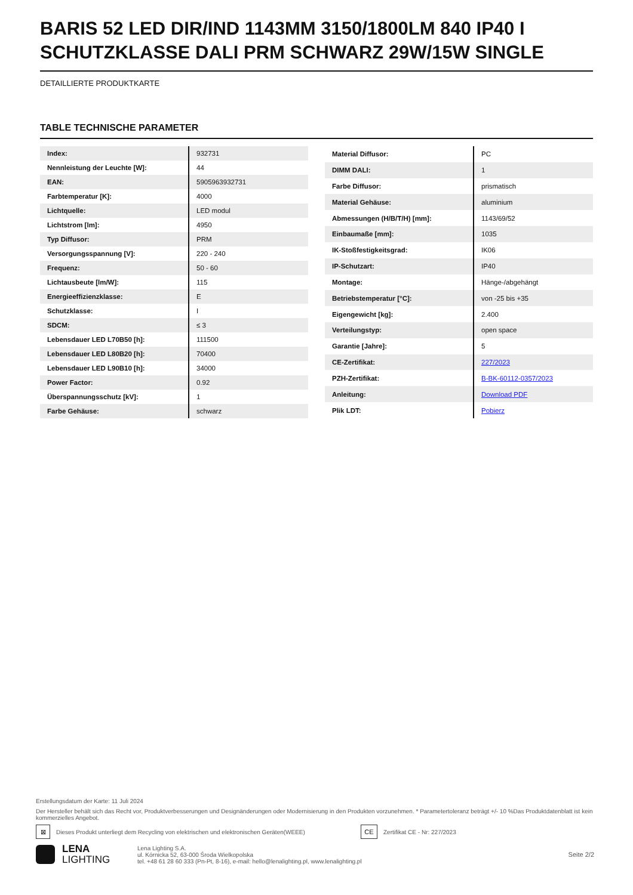BARIS 52 LED DIR/IND 1143MM 3150/1800LM 840 IP40 I SCHUTZKLASSE DALI PRM SCHWARZ 29W/15W SINGLE
DETAILLIERTE PRODUKTKARTE
TABLE TECHNISCHE PARAMETER
| Index: | 932731 |
| Nennleistung der Leuchte [W]: | 44 |
| EAN: | 5905963932731 |
| Farbtemperatur [K]: | 4000 |
| Lichtquelle: | LED modul |
| Lichtstrom [lm]: | 4950 |
| Typ Diffusor: | PRM |
| Versorgungsspannung [V]: | 220 - 240 |
| Frequenz: | 50 - 60 |
| Lichtausbeute [lm/W]: | 115 |
| Energieeffizienzklasse: | E |
| Schutzklasse: | I |
| SDCM: | ≤ 3 |
| Lebensdauer LED L70B50 [h]: | 111500 |
| Lebensdauer LED L80B20 [h]: | 70400 |
| Lebensdauer LED L90B10 [h]: | 34000 |
| Power Factor: | 0.92 |
| Überspannungsschutz [kV]: | 1 |
| Farbe Gehäuse: | schwarz |
| Material Diffusor: | PC |
| DIMM DALI: | 1 |
| Farbe Diffusor: | prismatisch |
| Material Gehäuse: | aluminium |
| Abmessungen (H/B/T/H) [mm]: | 1143/69/52 |
| Einbaumaße [mm]: | 1035 |
| IK-Stoßfestigkeitsgrad: | IK06 |
| IP-Schutzart: | IP40 |
| Montage: | Hänge-/abgehängt |
| Betriebstemperatur [°C]: | von -25 bis +35 |
| Eigengewicht [kg]: | 2.400 |
| Verteilungstyp: | open space |
| Garantie [Jahre]: | 5 |
| CE-Zertifikat: | 227/2023 |
| PZH-Zertifikat: | B-BK-60112-0357/2023 |
| Anleitung: | Download PDF |
| Plik LDT: | Pobierz |
Erstellungsdatum der Karte: 11 Juli 2024
Der Hersteller behält sich das Recht vor, Produktverbesserungen und Designänderungen oder Modernisierung in den Produkten vorzunehmen. * Parametertoleranz beträgt +/- 10 %Das Produktdatenblatt ist kein kommerzielles Angebot.
⊠ Dieses Produkt unterliegt dem Recycling von elektrischen und elektronischen Geräten(WEEE) CE Zertifikat CE - Nr: 227/2023
LENA
LIGHTING
Lena Lighting S.A.
ul. Kórnicka 52, 63-000 Środa Wielkopolska
tel. +48 61 28 60 333 (Pn-Pt, 8-16), e-mail: hello@lenalighting.pl, www.lenalighting.pl
Seite 2/2